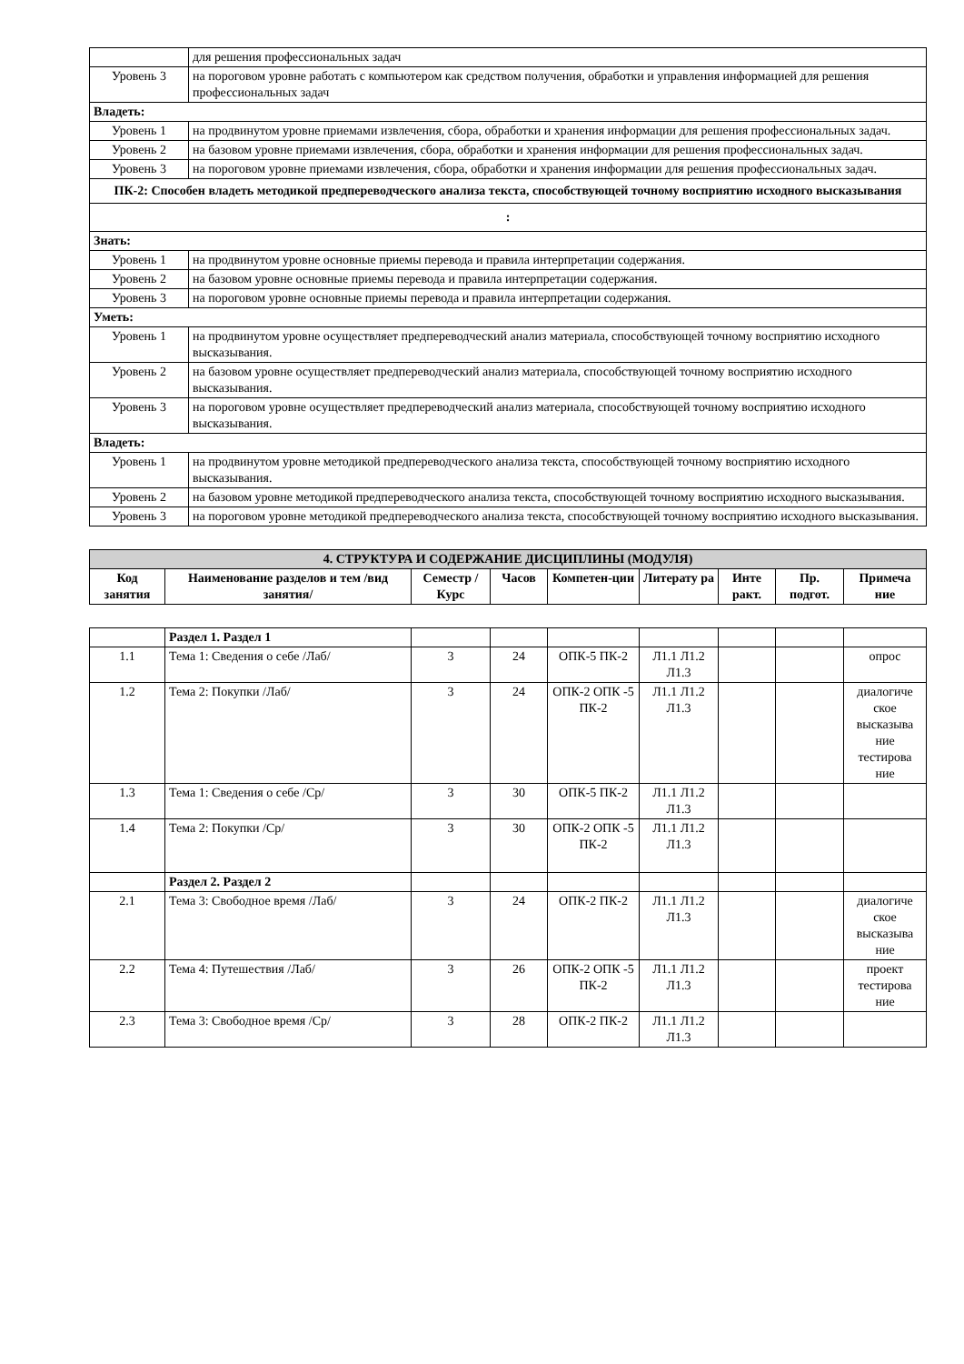| | для решения профессиональных задач |
| Уровень 3 | на пороговом уровне работать с компьютером как средством получения, обработки и управления информацией для решения профессиональных задач |
| Владеть: | |
| Уровень 1 | на продвинутом уровне приемами извлечения, сбора, обработки и хранения информации для решения профессиональных задач. |
| Уровень 2 | на базовом уровне приемами извлечения, сбора, обработки и хранения информации для решения профессиональных задач. |
| Уровень 3 | на пороговом уровне приемами извлечения, сбора, обработки и хранения информации для решения профессиональных задач. |
| ПК-2: Способен владеть методикой предпереводческого анализа текста, способствующей точному восприятию исходного высказывания | |
| : | |
| Знать: | |
| Уровень 1 | на продвинутом уровне основные приемы перевода и правила интерпретации содержания. |
| Уровень 2 | на базовом уровне основные приемы перевода и правила интерпретации содержания. |
| Уровень 3 | на пороговом уровне основные приемы перевода и правила интерпретации содержания. |
| Уметь: | |
| Уровень 1 | на продвинутом уровне осуществляет предпереводческий анализ материала, способствующей точному восприятию исходного высказывания. |
| Уровень 2 | на базовом уровне осуществляет предпереводческий анализ материала, способствующей точному восприятию исходного высказывания. |
| Уровень 3 | на пороговом уровне осуществляет предпереводческий анализ материала, способствующей точному восприятию исходного высказывания. |
| Владеть: | |
| Уровень 1 | на продвинутом уровне методикой предпереводческого анализа текста, способствующей точному восприятию исходного высказывания. |
| Уровень 2 | на базовом уровне методикой предпереводческого анализа текста, способствующей точному восприятию исходного высказывания. |
| Уровень 3 | на пороговом уровне методикой предпереводческого анализа текста, способствующей точному восприятию исходного высказывания. |
| 4. СТРУКТУРА И СОДЕРЖАНИЕ ДИСЦИПЛИНЫ (МОДУЛЯ) | | | | | | | | |
| --- | --- | --- | --- | --- | --- | --- | --- | --- |
| Код занятия | Наименование разделов и тем /вид занятия/ | Семестр / Курс | Часов | Компетен-ции | Литерату ра | Инте ракт. | Пр. подгот. | Примеча ние |
| | Раздел 1. Раздел 1 | | | | | | | |
| 1.1 | Тема 1: Сведения о себе /Лаб/ | 3 | 24 | ОПК-5 ПК-2 | Л1.1 Л1.2 Л1.3 | | | опрос |
| 1.2 | Тема 2: Покупки /Лаб/ | 3 | 24 | ОПК-2 ОПК -5 ПК-2 | Л1.1 Л1.2 Л1.3 | | | диалогиче ское высказыва ние тестирова ние |
| 1.3 | Тема 1: Сведения о себе /Ср/ | 3 | 30 | ОПК-5 ПК-2 | Л1.1 Л1.2 Л1.3 | | | |
| 1.4 | Тема 2: Покупки /Ср/ | 3 | 30 | ОПК-2 ОПК -5 ПК-2 | Л1.1 Л1.2 Л1.3 | | | |
| | Раздел 2. Раздел 2 | | | | | | | |
| 2.1 | Тема 3: Свободное время /Лаб/ | 3 | 24 | ОПК-2 ПК-2 | Л1.1 Л1.2 Л1.3 | | | диалогиче ское высказыва ние |
| 2.2 | Тема 4: Путешествия /Лаб/ | 3 | 26 | ОПК-2 ОПК -5 ПК-2 | Л1.1 Л1.2 Л1.3 | | | проект тестирова ние |
| 2.3 | Тема 3: Свободное время /Ср/ | 3 | 28 | ОПК-2 ПК-2 | Л1.1 Л1.2 Л1.3 | | | |